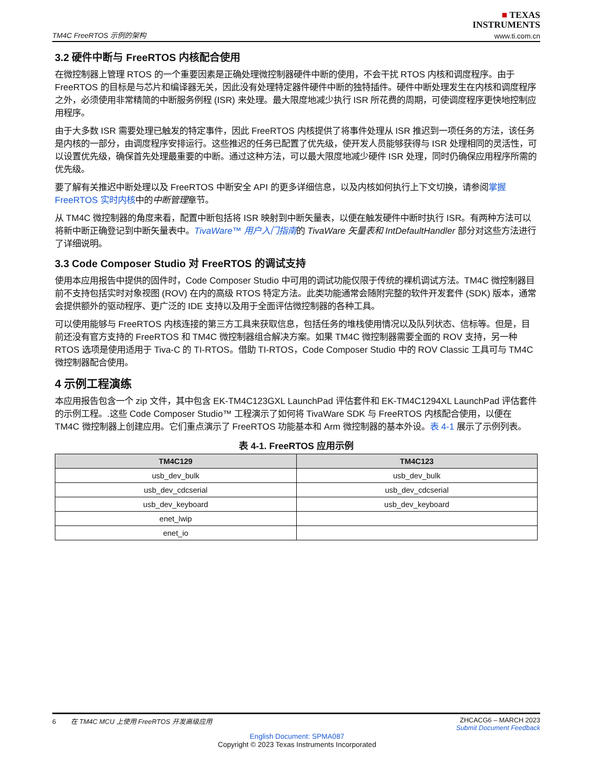TM4C FreeRTOS 示例的架构
■ TEXAS
INSTRUMENTS
www.ti.com.cn
3.2 硬件中断与 FreeRTOS 内核配合使用
在微控制器上管理 RTOS 的一个重要因素是正确处理微控制器硬件中断的使用，不会干扰 RTOS 内核和调度程序。由于 FreeRTOS 的目标是与芯片和编译器无关，因此没有处理特定器件硬件中断的独特插件。硬件中断处理发生在内核和调度程序之外，必须使用非常精简的中断服务例程 (ISR) 来处理。最大限度地减少执行 ISR 所花费的周期，可使调度程序更快地控制应用程序。
由于大多数 ISR 需要处理已触发的特定事件，因此 FreeRTOS 内核提供了将事件处理从 ISR 推迟到一项任务的方法，该任务是内核的一部分，由调度程序安排运行。这些推迟的任务已配置了优先级，使开发人员能够获得与 ISR 处理相同的灵活性，可以设置优先级，确保首先处理最重要的中断。通过这种方法，可以最大限度地减少硬件 ISR 处理，同时仍确保应用程序所需的优先级。
要了解有关推迟中断处理以及 FreeRTOS 中断安全 API 的更多详细信息，以及内核如何执行上下文切换，请参阅掌握 FreeRTOS 实时内核中的中断管理章节。
从 TM4C 微控制器的角度来看，配置中断包括将 ISR 映射到中断矢量表，以便在触发硬件中断时执行 ISR。有两种方法可以将新中断正确登记到中断矢量表中。TivaWare™ 用户入门指南的 TivaWare 矢量表和 IntDefaultHandler 部分对这些方法进行了详细说明。
3.3 Code Composer Studio 对 FreeRTOS 的调试支持
使用本应用报告中提供的固件时，Code Composer Studio 中可用的调试功能仅限于传统的裸机调试方法。TM4C 微控制器目前不支持包括实时对象视图 (ROV) 在内的高级 RTOS 特定方法。此类功能通常会随附完整的软件开发套件 (SDK) 版本，通常会提供额外的驱动程序、更广泛的 IDE 支持以及用于全面评估微控制器的各种工具。
可以使用能够与 FreeRTOS 内核连接的第三方工具来获取信息，包括任务的堆栈使用情况以及队列状态、信标等。但是，目前还没有官方支持的 FreeRTOS 和 TM4C 微控制器组合解决方案。如果 TM4C 微控制器需要全面的 ROV 支持，另一种 RTOS 选项是使用适用于 Tiva-C 的 TI-RTOS。借助 TI-RTOS，Code Composer Studio 中的 ROV Classic 工具可与 TM4C 微控制器配合使用。
4 示例工程演练
本应用报告包含一个 zip 文件，其中包含 EK-TM4C123GXL LaunchPad 评估套件和 EK-TM4C1294XL LaunchPad 评估套件的示例工程。.这些 Code Composer Studio™ 工程演示了如何将 TivaWare SDK 与 FreeRTOS 内核配合使用，以便在 TM4C 微控制器上创建应用。它们重点演示了 FreeRTOS 功能基本和 Arm 微控制器的基本外设。表 4-1 展示了示例列表。
表 4-1. FreeRTOS 应用示例
| TM4C129 | TM4C123 |
| --- | --- |
| usb_dev_bulk | usb_dev_bulk |
| usb_dev_cdcserial | usb_dev_cdcserial |
| usb_dev_keyboard | usb_dev_keyboard |
| enet_lwip | |
| enet_io | |
6 在 TM4C MCU 上使用 FreeRTOS 开发高级应用
ZHCACG6 – MARCH 2023
Submit Document Feedback
English Document: SPMA087
Copyright © 2023 Texas Instruments Incorporated